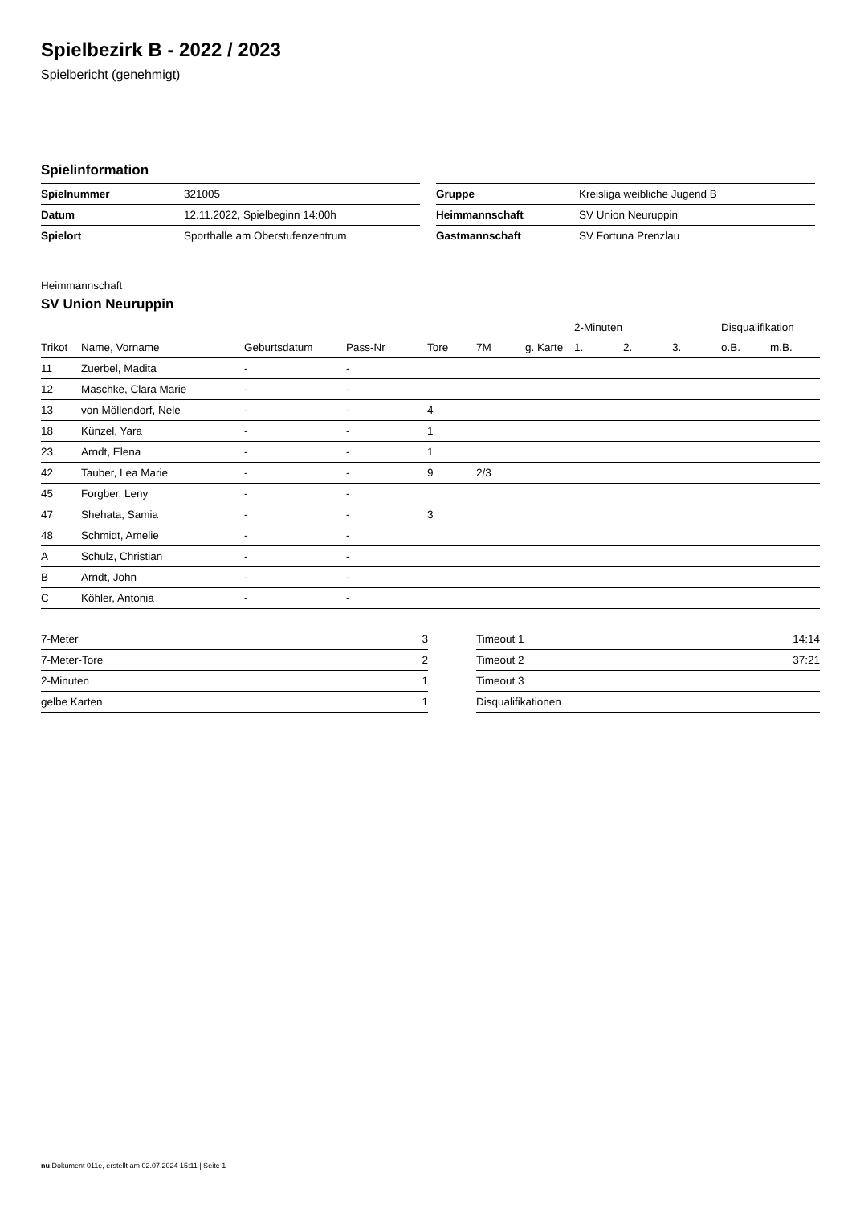Spielbezirk B - 2022 / 2023
Spielbericht (genehmigt)
Spielinformation
| Spielnummer | 321005 |
| Datum | 12.11.2022, Spielbeginn 14:00h |
| Spielort | Sporthalle am Oberstufenzentrum |
| Gruppe | Kreisliga weibliche Jugend B |
| Heimmannschaft | SV Union Neuruppin |
| Gastmannschaft | SV Fortuna Prenzlau |
Heimmannschaft
SV Union Neuruppin
| | | | | | | | 2-Minuten | | | Disqualifikation | |
| --- | --- | --- | --- | --- | --- | --- | --- | --- | --- | --- | --- |
| Trikot | Name, Vorname | Geburtsdatum | Pass-Nr | Tore | 7M | g. Karte | 1. | 2. | 3. | o.B. | m.B. |
| 11 | Zuerbel, Madita | - | - | | | | | | | | |
| 12 | Maschke, Clara Marie | - | - | | | | | | | | |
| 13 | von Möllendorf, Nele | - | - | 4 | | | | | | | |
| 18 | Künzel, Yara | - | - | 1 | | | | | | | |
| 23 | Arndt, Elena | - | - | 1 | | | | | | | |
| 42 | Tauber, Lea Marie | - | - | 9 | 2/3 | | | | | | |
| 45 | Forgber, Leny | - | - | | | | | | | | |
| 47 | Shehata, Samia | - | - | 3 | | | | | | | |
| 48 | Schmidt, Amelie | - | - | | | | | | | | |
| A | Schulz, Christian | - | - | | | | | | | | |
| B | Arndt, John | - | - | | | | | | | | |
| C | Köhler, Antonia | - | - | | | | | | | | |
| 7-Meter | 3 |
| 7-Meter-Tore | 2 |
| 2-Minuten | 1 |
| gelbe Karten | 1 |
| Timeout 1 | 14:14 |
| Timeout 2 | 37:21 |
| Timeout 3 | |
| Disqualifikationen | |
nu.Dokument 011e, erstellt am 02.07.2024 15:11 | Seite 1